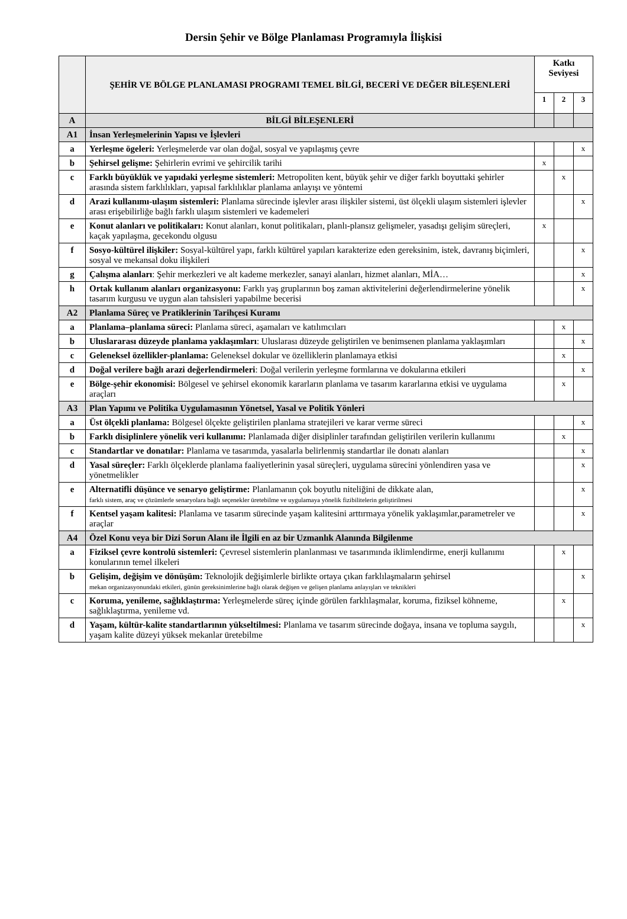Dersin Şehir ve Bölge Planlaması Programıyla İlişkisi
| | ŞEHİR VE BÖLGE PLANLAMASI PROGRAMI TEMEL BİLGİ, BECERİ VE DEĞER BİLEŞENLERİ | Katkı Seviyesi | | |
| --- | --- | --- | --- | --- |
| | | 1 | 2 | 3 |
| A | BİLGİ BİLEŞENLERİ | | | |
| A1 | İnsan Yerleşmelerinin Yapısı ve İşlevleri | | | |
| a | Yerleşme ögeleri: Yerleşmelerde var olan doğal, sosyal ve yapılaşmış çevre | | | x |
| b | Şehirsel gelişme: Şehirlerin evrimi ve şehircilik tarihi | x | | |
| c | Farklı büyüklük ve yapıdaki yerleşme sistemleri: Metropoliten kent, büyük şehir ve diğer farklı boyuttaki şehirler arasında sistem farklılıkları, yapısal farklılıklar planlama anlayışı ve yöntemi | | x | |
| d | Arazi kullanımı-ulaşım sistemleri: Planlama sürecinde işlevler arası ilişkiler sistemi, üst ölçekli ulaşım sistemleri işlevler arası erişebilirliğe bağlı farklı ulaşım sistemleri ve kademeleri | | | x |
| e | Konut alanları ve politikaları: Konut alanları, konut politikaları, planlı-plansız gelişmeler, yasadışı gelişim süreçleri, kaçak yapılaşma, gecekondu olgusu | x | | |
| f | Sosyo-kültürel ilişkiler: Sosyal-kültürel yapı, farklı kültürel yapıları karakterize eden gereksinim, istek, davranış biçimleri, sosyal ve mekansal doku ilişkileri | | | x |
| g | Çalışma alanları : Şehir merkezleri ve alt kademe merkezler, sanayi alanları, hizmet alanları, MİA… | | | x |
| h | Ortak kullanım alanları organizasyonu: Farklı yaş gruplarının boş zaman aktivitelerini değerlendirmelerine yönelik tasarım kurgusu ve uygun alan tahsisleri yapabilme becerisi | | | x |
| A2 | Planlama Süreç ve Pratiklerinin Tarihçesi Kuramı | | | |
| a | Planlama–planlama süreci: Planlama süreci, aşamaları ve katılımcıları | | x | |
| b | Uluslararası düzeyde planlama yaklaşımları : Uluslarası düzeyde geliştirilen ve benimsenen planlama yaklaşımları | | | x |
| c | Geleneksel özellikler-planlama: Geleneksel dokular ve özelliklerin planlamaya etkisi | | x | |
| d | Doğal verilere bağlı arazi değerlendirmeleri : Doğal verilerin yerleşme formlarına ve dokularına etkileri | | | x |
| e | Bölge-şehir ekonomisi: Bölgesel ve şehirsel ekonomik kararların planlama ve tasarım kararlarına etkisi ve uygulama araçları | | x | |
| A3 | Plan Yapımı ve Politika Uygulamasının Yönetsel, Yasal ve Politik Yönleri | | | |
| a | Üst ölçekli planlama: Bölgesel ölçekte geliştirilen planlama stratejileri ve karar verme süreci | | | x |
| b | Farklı disiplinlere yönelik veri kullanımı: Planlamada diğer disiplinler tarafından geliştirilen verilerin kullanımı | | x | |
| c | Standartlar ve donatılar: Planlama ve tasarımda, yasalarla belirlenmiş standartlar ile donatı alanları | | | x |
| d | Yasal süreçler: Farklı ölçeklerde planlama faaliyetlerinin yasal süreçleri, uygulama sürecini yönlendiren yasa ve yönetmelikler | | | x |
| e | Alternatifli düşünce ve senaryo geliştirme: Planlamanın çok boyutlu niteliğini de dikkate alan, farklı sistem, araç ve çözümlerle senaryolara bağlı seçenekler üretebilme ve uygulamaya yönelik fizibilitelerin geliştirilmesi | | | x |
| f | Kentsel yaşam kalitesi: Planlama ve tasarım sürecinde yaşam kalitesini arttırmaya yönelik yaklaşımlar,parametreler ve araçlar | | | x |
| A4 | Özel Konu veya bir Dizi Sorun Alanı ile İlgili en az bir Uzmanlık Alanında Bilgilenme | | | |
| a | Fiziksel çevre kontrolü sistemleri: Çevresel sistemlerin planlanması ve tasarımında iklimlendirme, enerji kullanımı konularının temel ilkeleri | | x | |
| b | Gelişim, değişim ve dönüşüm: Teknolojik değişimlerle birlikte ortaya çıkan farklılaşmaların şehirsel mekan organizasyonundaki etkileri, günün gereksinimlerine bağlı olarak değişen ve gelişen planlama anlayışları ve teknikleri | | | x |
| c | Koruma, yenileme, sağlıklaştırma: Yerleşmelerde süreç içinde görülen farklılaşmalar, koruma, fiziksel köhneme, sağlıklaştırma, yenileme vd. | | x | |
| d | Yaşam, kültür-kalite standartlarının yükseltilmesi: Planlama ve tasarım sürecinde doğaya, insana ve topluma saygılı, yaşam kalite düzeyi yüksek mekanlar üretebilme | | | x |